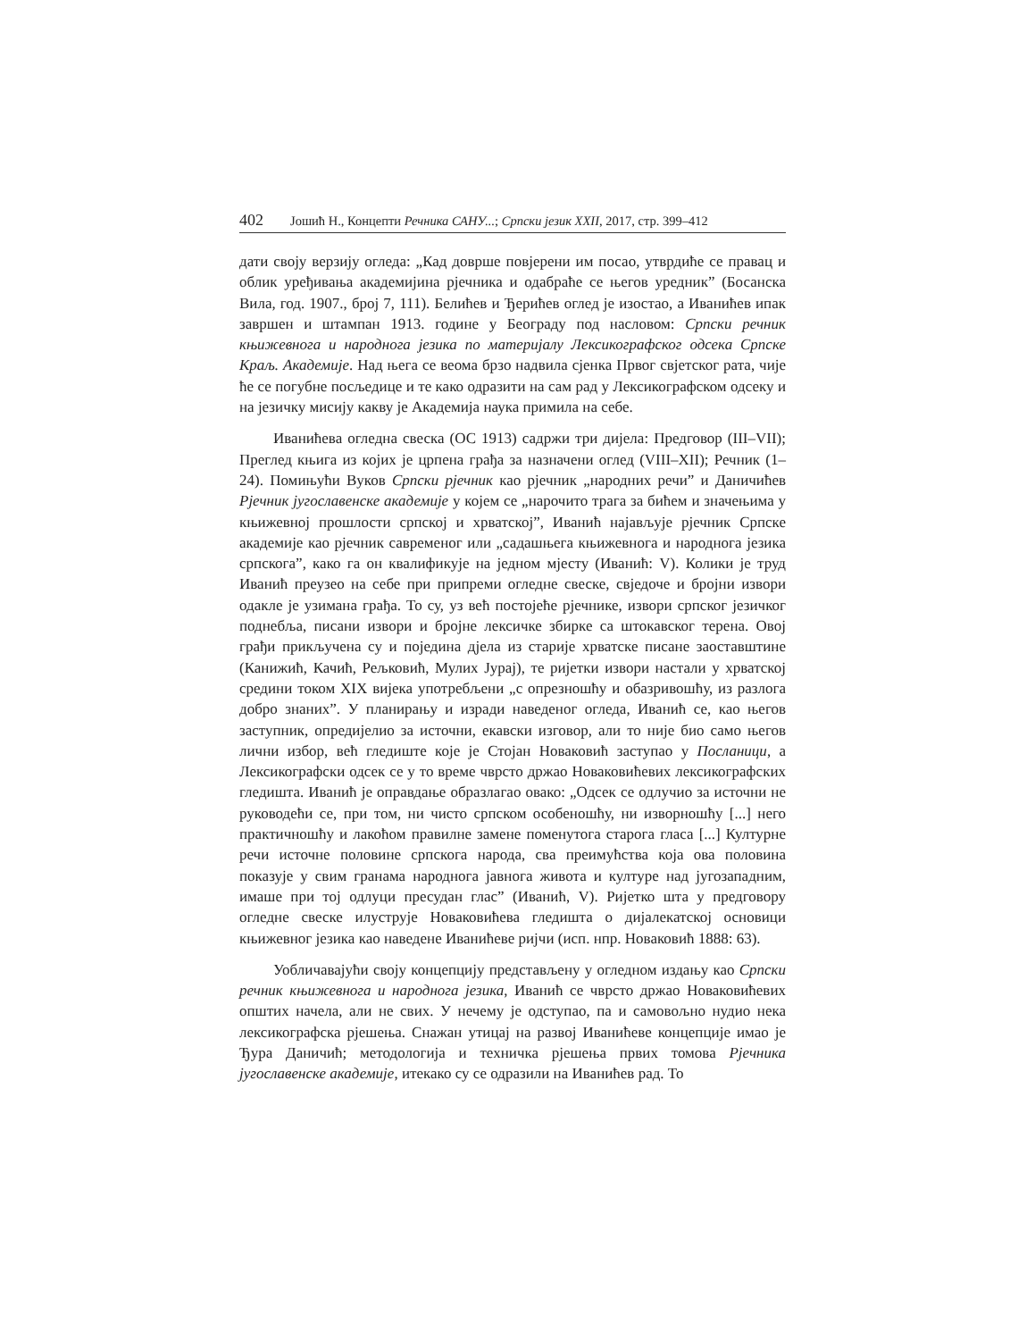402 Јошић Н., Концепти Речника САНУ...; Српски језик XXII, 2017, стр. 399–412
дати своју верзију огледа: „Кад доврше повјерени им посао, утврдиће се правац и облик уређивања академијина рјечника и одабраће се његов уредник” (Босанска Вила, год. 1907., број 7, 111). Белићев и Ђерићев оглед је изостао, а Иванићев ипак завршен и штампан 1913. године у Београду под насловом: Српски речник књижевнога и народнога језика по материјалу Лексикографског одсека Српске Краљ. Академије. Над њега се веома брзо надвила сјенка Првог свјетског рата, чије ће се погубне посљедице и те како одразити на сам рад у Лексикографском одсеку и на језичку мисију какву је Академија наука примила на себе.
Иванићева огледна свеска (ОС 1913) садржи три дијела: Предговор (III–VII); Преглед књига из којих је црпена грађа за назначени оглед (VIII–XII); Речник (1–24). Помињући Вуков Српски рјечник као рјечник „народних речи” и Даничићев Рјечник југославенске академије у којем се „нарочито трага за бићем и значењима у књижевној прошлости српској и хрватској”, Иванић најављује рјечник Српске академије као рјечник савременог или „садашњега књижевнога и народнога језика српскога”, како га он квалификује на једном мјесту (Иванић: V). Колики је труд Иванић преузео на себе при припреми огледне свеске, свједоче и бројни извори одакле је узимана грађа. То су, уз већ постојеће рјечнике, извори српског језичког поднебља, писани извори и бројне лексичке збирке са штокавског терена. Овој грађи прикључена су и поједина дјела из старије хрватске писане заоставштине (Канижић, Качић, Рељковић, Мулих Јурај), те ријетки извори настали у хрватској средини током XIX вијека употребљени „с опрезношћу и обазривошћу, из разлога добро знаних”. У планирању и изради наведеног огледа, Иванић се, као његов заступник, опредијелио за источни, екавски изговор, али то није био само његов лични избор, већ гледиште које је Стојан Новаковић заступао у Посланици, а Лексикографски одсек се у то време чврсто држао Новаковићевих лексикографских гледишта. Иванић је оправдање образлагао овако: „Одсек се одлучио за источни не руководећи се, при том, ни чисто српском особеношћу, ни изворношћу [...] него практичношћу и лакоћом правилне замене поменутога старога гласа [...] Културне речи источне половине српскога народа, сва преимућства која ова половина показује у свим гранама народнога јавнога живота и културе над југозападним, имаше при тој одлуци пресудан глас” (Иванић, V). Ријетко шта у предговору огледне свеске илуструје Новаковићева гледишта о дијалекатској основици књижевног језика као наведене Иванићеве ријчи (исп. нпр. Новаковић 1888: 63).
Уобличавајући своју концепцију представљену у огледном издању као Српски речник књижевнога и народнога језика, Иванић се чврсто држао Новаковићевих општих начела, али не свих. У нечему је одступао, па и самовољно нудио нека лексикографска рјешења. Снажан утицај на развој Иванићеве концепције имао је Ђура Даничић; методологија и техничка рјешења првих томова Рјечника југославенске академије, итекако су се одразили на Иванићев рад. То